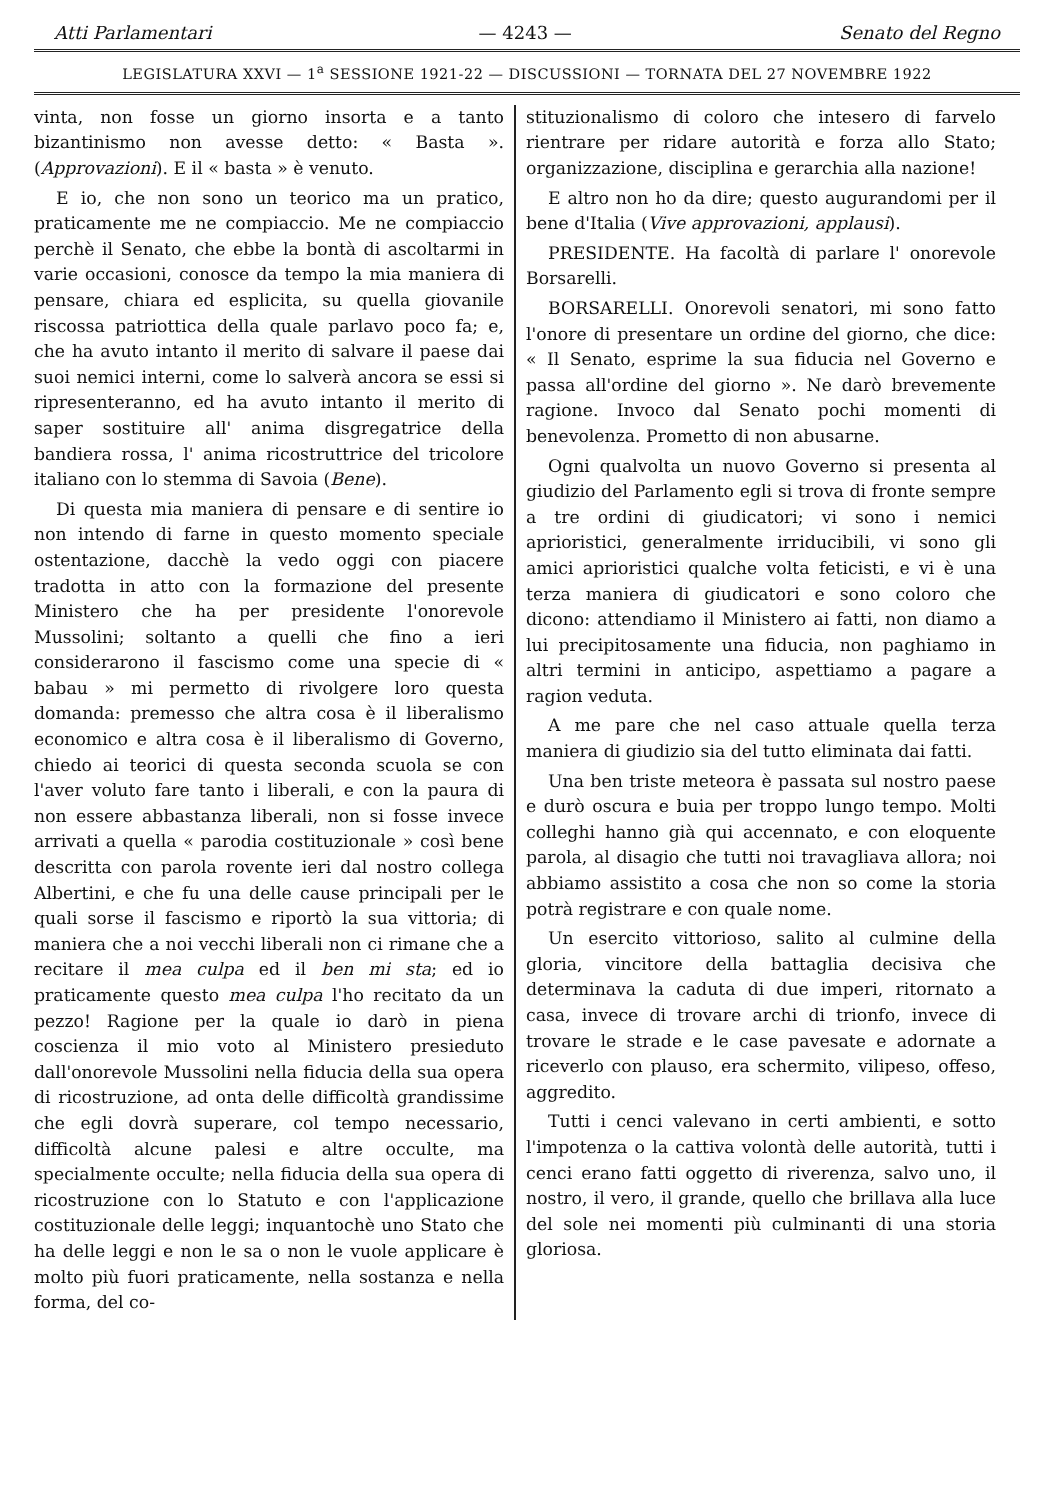Atti Parlamentari — 4243 — Senato del Regno
LEGISLATURA XXVI — 1<sup>a</sup> SESSIONE 1921-22 — DISCUSSIONI — TORNATA DEL 27 NOVEMBRE 1922
vinta, non fosse un giorno insorta e a tanto bizantinismo non avesse detto: « Basta ». (Approvazioni). E il « basta » è venuto.
E io, che non sono un teorico ma un pratico, praticamente me ne compiaccio. Me ne compiaccio perchè il Senato, che ebbe la bontà di ascoltarmi in varie occasioni, conosce da tempo la mia maniera di pensare, chiara ed esplicita, su quella giovanile riscossa patriottica della quale parlavo poco fa; e, che ha avuto intanto il merito di salvare il paese dai suoi nemici interni, come lo salverà ancora se essi si ripresenteranno, ed ha avuto intanto il merito di saper sostituire all' anima disgregatrice della bandiera rossa, l' anima ricostruttrice del tricolore italiano con lo stemma di Savoia (Bene).
Di questa mia maniera di pensare e di sentire io non intendo di farne in questo momento speciale ostentazione, dacchè la vedo oggi con piacere tradotta in atto con la formazione del presente Ministero che ha per presidente l'onorevole Mussolini; soltanto a quelli che fino a ieri considerarono il fascismo come una specie di « babau » mi permetto di rivolgere loro questa domanda: premesso che altra cosa è il liberalismo economico e altra cosa è il liberalismo di Governo, chiedo ai teorici di questa seconda scuola se con l'aver voluto fare tanto i liberali, e con la paura di non essere abbastanza liberali, non si fosse invece arrivati a quella « parodia costituzionale » così bene descritta con parola rovente ieri dal nostro collega Albertini, e che fu una delle cause principali per le quali sorse il fascismo e riportò la sua vittoria; di maniera che a noi vecchi liberali non ci rimane che a recitare il mea culpa ed il ben mi sta; ed io praticamente questo mea culpa l'ho recitato da un pezzo! Ragione per la quale io darò in piena coscienza il mio voto al Ministero presieduto dall'onorevole Mussolini nella fiducia della sua opera di ricostruzione, ad onta delle difficoltà grandissime che egli dovrà superare, col tempo necessario, difficoltà alcune palesi e altre occulte, ma specialmente occulte; nella fiducia della sua opera di ricostruzione con lo Statuto e con l'applicazione costituzionale delle leggi; inquantochè uno Stato che ha delle leggi e non le sa o non le vuole applicare è molto più fuori praticamente, nella sostanza e nella forma, del co-
stituzionalismo di coloro che intesero di farvelo rientrare per ridare autorità e forza allo Stato; organizzazione, disciplina e gerarchia alla nazione!
E altro non ho da dire; questo augurandomi per il bene d'Italia (Vive approvazioni, applausi).
PRESIDENTE. Ha facoltà di parlare l' onorevole Borsarelli.
BORSARELLI. Onorevoli senatori, mi sono fatto l'onore di presentare un ordine del giorno, che dice: « Il Senato, esprime la sua fiducia nel Governo e passa all'ordine del giorno ». Ne darò brevemente ragione. Invoco dal Senato pochi momenti di benevolenza. Prometto di non abusarne.
Ogni qualvolta un nuovo Governo si presenta al giudizio del Parlamento egli si trova di fronte sempre a tre ordini di giudicatori; vi sono i nemici aprioristici, generalmente irriducibili, vi sono gli amici aprioristici qualche volta feticisti, e vi è una terza maniera di giudicatori e sono coloro che dicono: attendiamo il Ministero ai fatti, non diamo a lui precipitosamente una fiducia, non paghiamo in altri termini in anticipo, aspettiamo a pagare a ragion veduta.
A me pare che nel caso attuale quella terza maniera di giudizio sia del tutto eliminata dai fatti.
Una ben triste meteora è passata sul nostro paese e durò oscura e buia per troppo lungo tempo. Molti colleghi hanno già qui accennato, e con eloquente parola, al disagio che tutti noi travagliava allora; noi abbiamo assistito a cosa che non so come la storia potrà registrare e con quale nome.
Un esercito vittorioso, salito al culmine della gloria, vincitore della battaglia decisiva che determinava la caduta di due imperi, ritornato a casa, invece di trovare archi di trionfo, invece di trovare le strade e le case pavesate e adornate a riceverlo con plauso, era schermito, vilipeso, offeso, aggredito.
Tutti i cenci valevano in certi ambienti, e sotto l'impotenza o la cattiva volontà delle autorità, tutti i cenci erano fatti oggetto di riverenza, salvo uno, il nostro, il vero, il grande, quello che brillava alla luce del sole nei momenti più culminanti di una storia gloriosa.